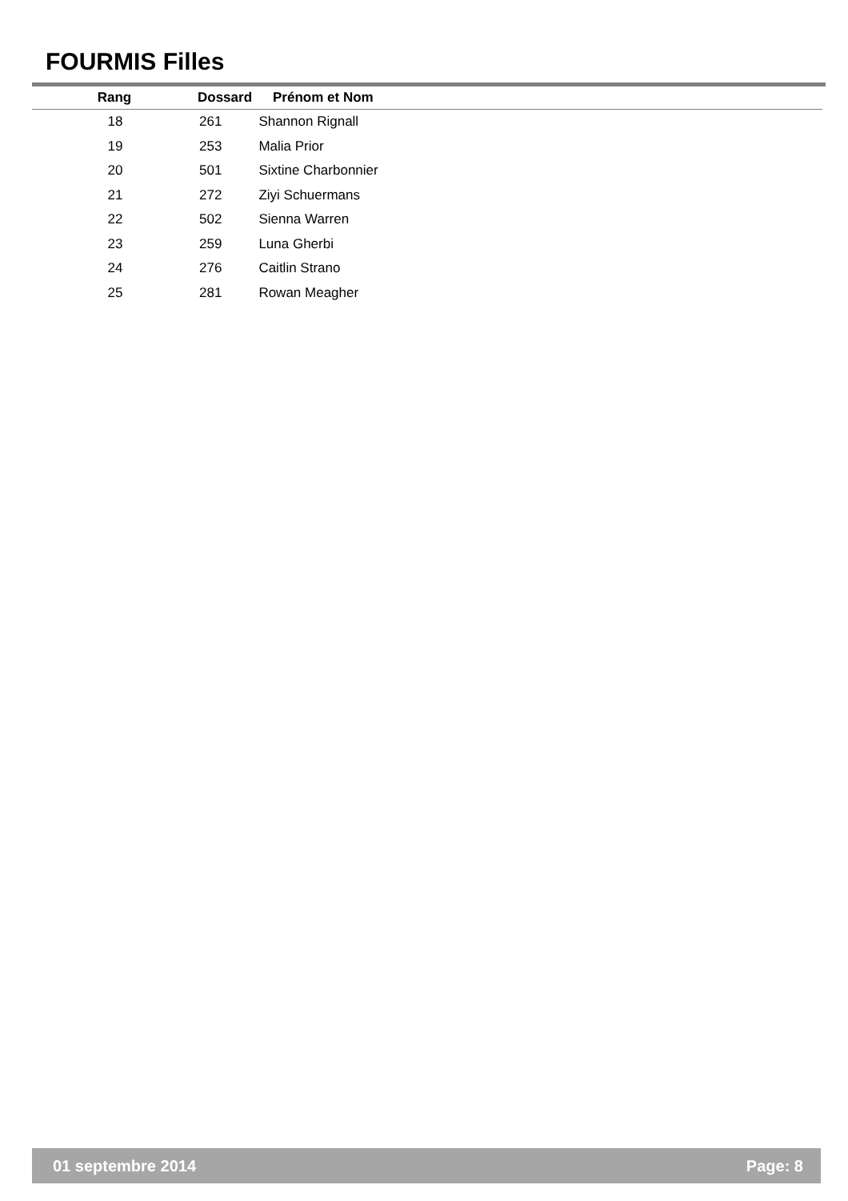FOURMIS Filles
| Rang | Dossard | Prénom et Nom |
| --- | --- | --- |
| 18 | 261 | Shannon Rignall |
| 19 | 253 | Malia Prior |
| 20 | 501 | Sixtine Charbonnier |
| 21 | 272 | Ziyi Schuermans |
| 22 | 502 | Sienna Warren |
| 23 | 259 | Luna Gherbi |
| 24 | 276 | Caitlin Strano |
| 25 | 281 | Rowan Meagher |
01 septembre 2014 Page: 8